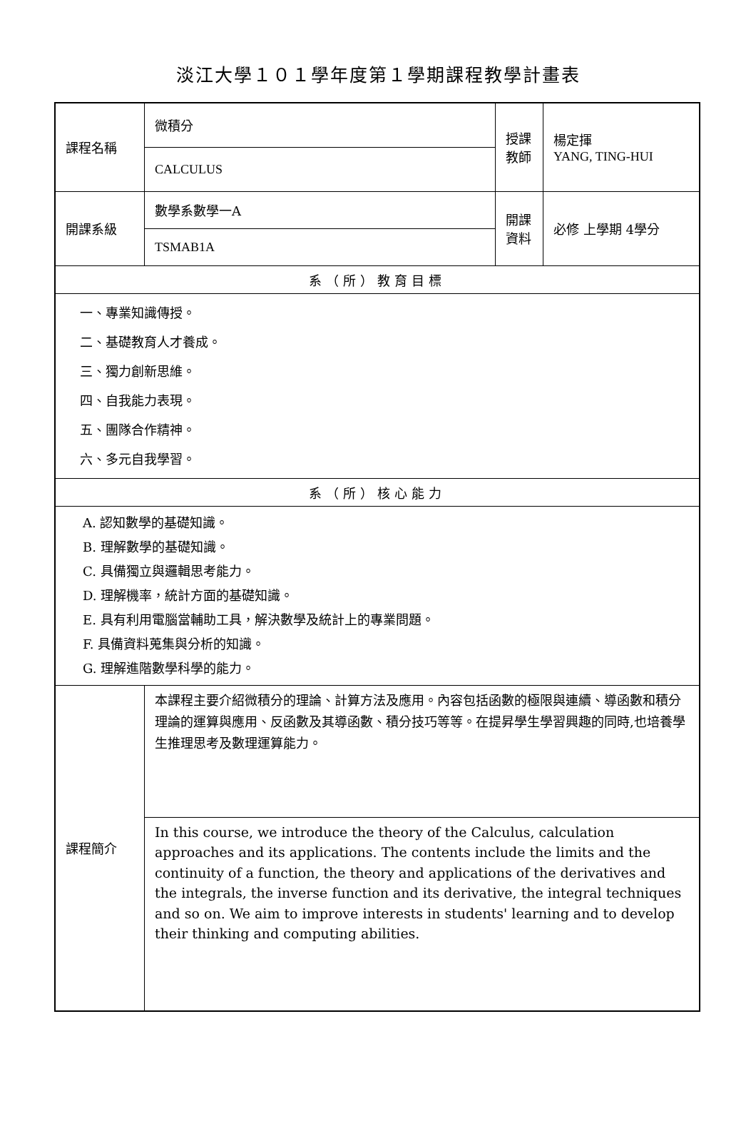淡江大學１０１學年度第１學期課程教學計畫表
| 課程名稱 | 微積分 | 授課 教師 | 楊定揮 YANG, TING-HUI |
| | CALCULUS | | |
| 開課系級 | 數學系數學一A | 開課 資料 | 必修 上學期 4學分 |
| | TSMAB1A | | |
| 系（所）教育目標 | | | |
| 一、專業知識傳授。 二、基礎教育人才養成。 三、獨力創新思維。 四、自我能力表現。 五、團隊合作精神。 六、多元自我學習。 | | | |
| 系（所）核心能力 | | | |
| A. 認知數學的基礎知識。 B. 理解數學的基礎知識。 C. 具備獨立與邏輯思考能力。 D. 理解機率，統計方面的基礎知識。 E. 具有利用電腦當輔助工具，解決數學及統計上的專業問題。 F. 具備資料蒐集與分析的知識。 G. 理解進階數學科學的能力。 | | | |
| 課程簡介 | 本課程主要介紹微積分的理論、計算方法及應用。內容包括函數的極限與連續、導函數和積分理論的運算與應用、反函數及其導函數、積分技巧等等。在提昇學生學習興趣的同時,也培養學生推理思考及數理運算能力。 | | |
| | In this course, we introduce the theory of the Calculus, calculation approaches and its applications. The contents include the limits and the continuity of a function, the theory and applications of the derivatives and the integrals, the inverse function and its derivative, the integral techniques and so on. We aim to improve interests in students' learning and to develop their thinking and computing abilities. | | |